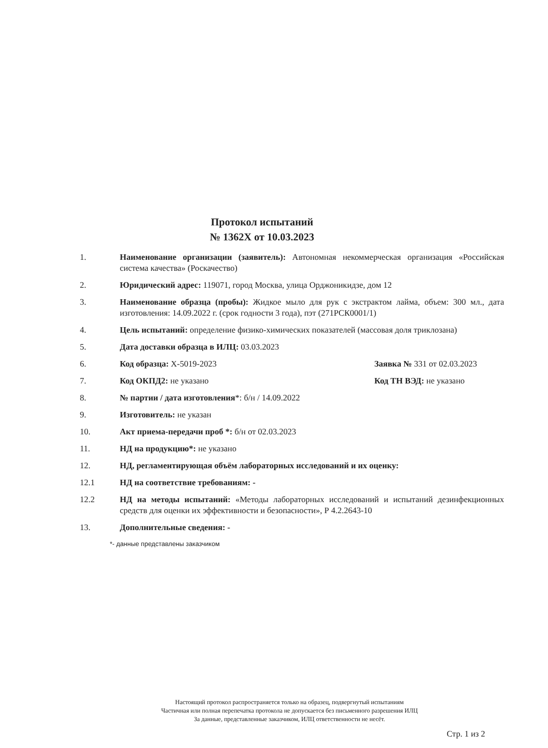Протокол испытаний
№ 1362Х от 10.03.2023
1. Наименование организации (заявитель): Автономная некоммерческая организация «Российская система качества» (Роскачество)
2. Юридический адрес: 119071, город Москва, улица Орджоникидзе, дом 12
3. Наименование образца (пробы): Жидкое мыло для рук с экстрактом лайма, объем: 300 мл., дата изготовления: 14.09.2022 г. (срок годности 3 года), пэт (271РСК0001/1)
4. Цель испытаний: определение физико-химических показателей (массовая доля триклозана)
5. Дата доставки образца в ИЛЦ: 03.03.2023
6. Код образца: Х-5019-2023 Заявка № 331 от 02.03.2023
7. Код ОКПД2: не указано Код ТН ВЭД: не указано
8. № партии / дата изготовления*: б/н / 14.09.2022
9. Изготовитель: не указан
10. Акт приема-передачи проб *: б/н от 02.03.2023
11. НД на продукцию*: не указано
12. НД, регламентирующая объём лабораторных исследований и их оценку:
12.1 НД на соответствие требованиям: -
12.2 НД на методы испытаний: «Методы лабораторных исследований и испытаний дезинфекционных средств для оценки их эффективности и безопасности», Р 4.2.2643-10
13. Дополнительные сведения: -
*- данные представлены заказчиком
Настоящий протокол распространяется только на образец, подвергнутый испытаниям
Частичная или полная перепечатка протокола не допускается без письменного разрешения ИЛЦ
За данные, представленные заказчиком, ИЛЦ ответственности не несёт.
Стр. 1 из 2